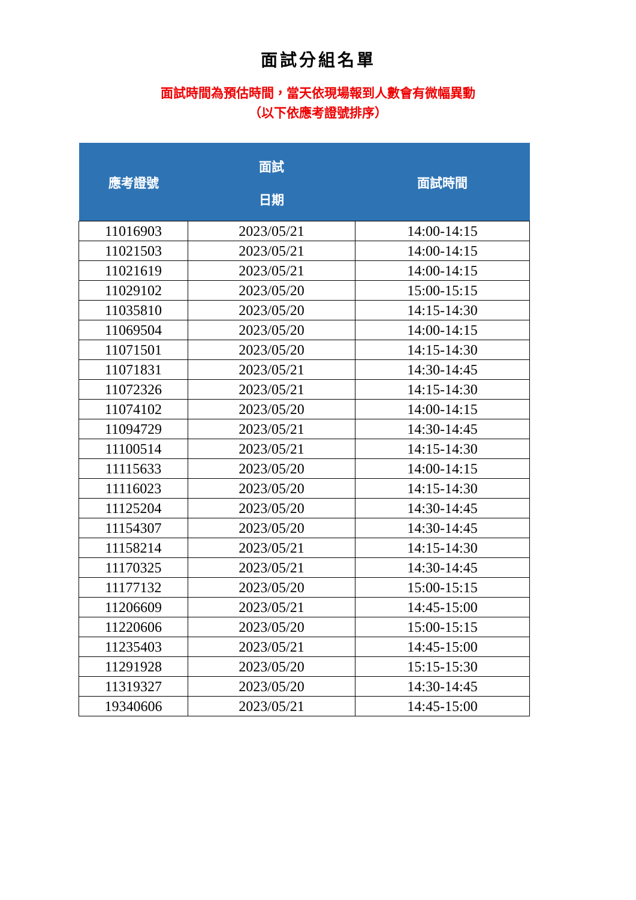面試分組名單
面試時間為預估時間，當天依現場報到人數會有微幅異動
（以下依應考證號排序）
| 應考證號 | 面試 日期 | 面試時間 |
| --- | --- | --- |
| 11016903 | 2023/05/21 | 14:00-14:15 |
| 11021503 | 2023/05/21 | 14:00-14:15 |
| 11021619 | 2023/05/21 | 14:00-14:15 |
| 11029102 | 2023/05/20 | 15:00-15:15 |
| 11035810 | 2023/05/20 | 14:15-14:30 |
| 11069504 | 2023/05/20 | 14:00-14:15 |
| 11071501 | 2023/05/20 | 14:15-14:30 |
| 11071831 | 2023/05/21 | 14:30-14:45 |
| 11072326 | 2023/05/21 | 14:15-14:30 |
| 11074102 | 2023/05/20 | 14:00-14:15 |
| 11094729 | 2023/05/21 | 14:30-14:45 |
| 11100514 | 2023/05/21 | 14:15-14:30 |
| 11115633 | 2023/05/20 | 14:00-14:15 |
| 11116023 | 2023/05/20 | 14:15-14:30 |
| 11125204 | 2023/05/20 | 14:30-14:45 |
| 11154307 | 2023/05/20 | 14:30-14:45 |
| 11158214 | 2023/05/21 | 14:15-14:30 |
| 11170325 | 2023/05/21 | 14:30-14:45 |
| 11177132 | 2023/05/20 | 15:00-15:15 |
| 11206609 | 2023/05/21 | 14:45-15:00 |
| 11220606 | 2023/05/20 | 15:00-15:15 |
| 11235403 | 2023/05/21 | 14:45-15:00 |
| 11291928 | 2023/05/20 | 15:15-15:30 |
| 11319327 | 2023/05/20 | 14:30-14:45 |
| 19340606 | 2023/05/21 | 14:45-15:00 |